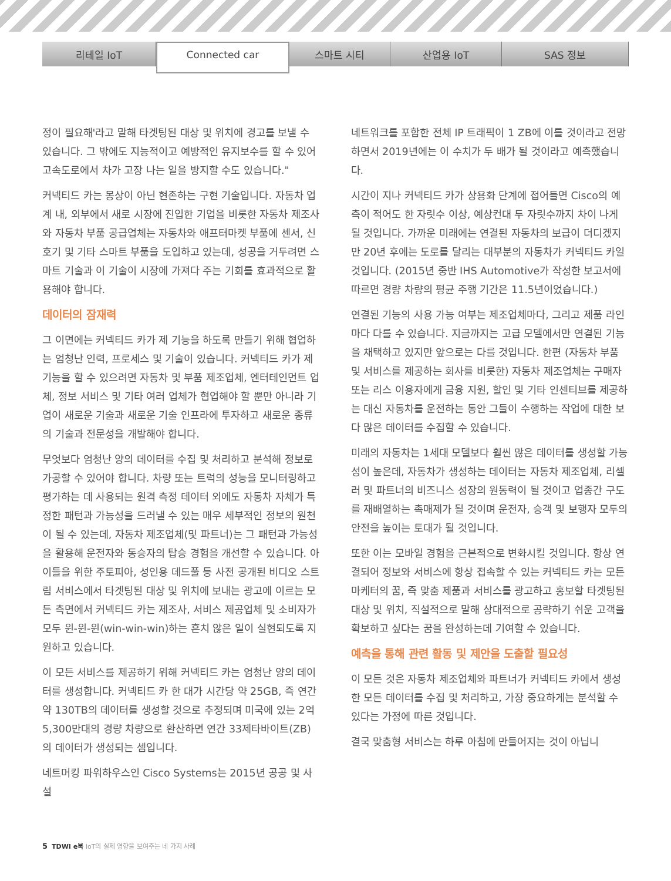리테일 IoT
Connected car
스마트 시티 산업용 IoT SAS 정보
정이 필요해'라고 말해 타겟팅된 대상 및 위치에 경고를 보낼 수 있습니다. 그 밖에도 지능적이고 예방적인 유지보수를 할 수 있어 고속도로에서 차가 고장 나는 일을 방지할 수도 있습니다."
커넥티드 카는 몽상이 아닌 현존하는 구현 기술입니다. 자동차 업계 내, 외부에서 새로 시장에 진입한 기업을 비롯한 자동차 제조사와 자동차 부품 공급업체는 자동차와 애프터마켓 부품에 센서, 신호기 및 기타 스마트 부품을 도입하고 있는데, 성공을 거두려면 스마트 기술과 이 기술이 시장에 가져다 주는 기회를 효과적으로 활용해야 합니다.
데이터의 잠재력
그 이면에는 커넥티드 카가 제 기능을 하도록 만들기 위해 협업하는 엄청난 인력, 프로세스 및 기술이 있습니다. 커넥티드 카가 제 기능을 할 수 있으려면 자동차 및 부품 제조업체, 엔터테인먼트 업체, 정보 서비스 및 기타 여러 업체가 협업해야 할 뿐만 아니라 기업이 새로운 기술과 새로운 기술 인프라에 투자하고 새로운 종류의 기술과 전문성을 개발해야 합니다.
무엇보다 엄청난 양의 데이터를 수집 및 처리하고 분석해 정보로 가공할 수 있어야 합니다. 차량 또는 트럭의 성능을 모니터링하고 평가하는 데 사용되는 원격 측정 데이터 외에도 자동차 자체가 특정한 패턴과 가능성을 드러낼 수 있는 매우 세부적인 정보의 원천이 될 수 있는데, 자동차 제조업체(및 파트너)는 그 패턴과 가능성을 활용해 운전자와 동승자의 탑승 경험을 개선할 수 있습니다. 아이들을 위한 주토피아, 성인용 데드풀 등 사전 공개된 비디오 스트림 서비스에서 타겟팅된 대상 및 위치에 보내는 광고에 이르는 모든 측면에서 커넥티드 카는 제조사, 서비스 제공업체 및 소비자가 모두 윈-윈-윈(win-win-win)하는 흔치 않은 일이 실현되도록 지원하고 있습니다.
이 모든 서비스를 제공하기 위해 커넥티드 카는 엄청난 양의 데이터를 생성합니다. 커넥티드 카 한 대가 시간당 약 25GB, 즉 연간 약 130TB의 데이터를 생성할 것으로 추정되며 미국에 있는 2억 5,300만대의 경량 차량으로 환산하면 연간 33제타바이트(ZB)의 데이터가 생성되는 셈입니다.
네트머킹 파워하우스인 Cisco Systems는 2015년 공공 및 사설
네트워크를 포함한 전체 IP 트래픽이 1 ZB에 이를 것이라고 전망하면서 2019년에는 이 수치가 두 배가 될 것이라고 예측했습니다.
시간이 지나 커넥티드 카가 상용화 단계에 접어들면 Cisco의 예측이 적어도 한 자릿수 이상, 예상컨대 두 자릿수까지 차이 나게 될 것입니다. 가까운 미래에는 연결된 자동차의 보급이 더디겠지만 20년 후에는 도로를 달리는 대부분의 자동차가 커넥티드 카일 것입니다. (2015년 중반 IHS Automotive가 작성한 보고서에 따르면 경량 차량의 평균 주행 기간은 11.5년이었습니다.)
연결된 기능의 사용 가능 여부는 제조업체마다, 그리고 제품 라인마다 다를 수 있습니다. 지금까지는 고급 모델에서만 연결된 기능을 채택하고 있지만 앞으로는 다를 것입니다. 한편 (자동차 부품 및 서비스를 제공하는 회사를 비롯한) 자동차 제조업체는 구매자 또는 리스 이용자에게 금융 지원, 할인 및 기타 인센티브를 제공하는 대신 자동차를 운전하는 동안 그들이 수행하는 작업에 대한 보다 많은 데이터를 수집할 수 있습니다.
미래의 자동차는 1세대 모델보다 훨씬 많은 데이터를 생성할 가능성이 높은데, 자동차가 생성하는 데이터는 자동차 제조업체, 리셀러 및 파트너의 비즈니스 성장의 원동력이 될 것이고 업종간 구도를 재배열하는 촉매제가 될 것이며 운전자, 승객 및 보행자 모두의 안전을 높이는 토대가 될 것입니다.
또한 이는 모바일 경험을 근본적으로 변화시킬 것입니다. 항상 연결되어 정보와 서비스에 항상 접속할 수 있는 커넥티드 카는 모든 마케터의 꿈, 즉 맞춤 제품과 서비스를 광고하고 홍보할 타겟팅된 대상 및 위치, 직설적으로 말해 상대적으로 공략하기 쉬운 고객을 확보하고 싶다는 꿈을 완성하는데 기여할 수 있습니다.
예측을 통해 관련 활동 및 제안을 도출할 필요성
이 모든 것은 자동차 제조업체와 파트너가 커넥티드 카에서 생성한 모든 데이터를 수집 및 처리하고, 가장 중요하게는 분석할 수 있다는 가정에 따른 것입니다.
결국 맞춤형 서비스는 하루 아침에 만들어지는 것이 아닙니
5 TDWI e북 IoT의 실제 영향을 보여주는 네 가지 사례